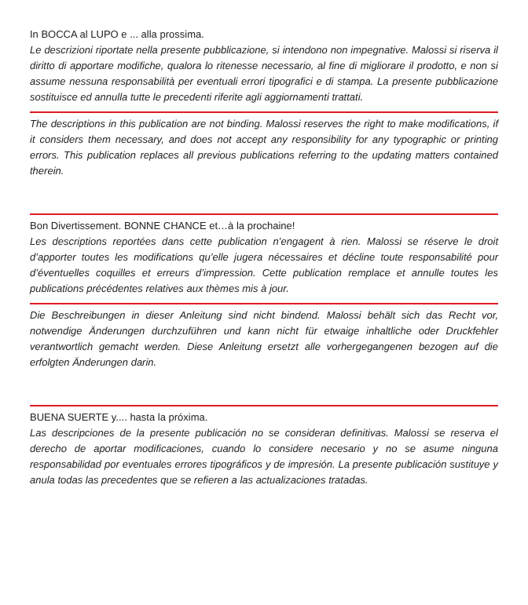In BOCCA al LUPO e ... alla prossima.
Le descrizioni riportate nella presente pubblicazione, si intendono non impegnative. Malossi si riserva il diritto di apportare modifiche, qualora lo ritenesse necessario, al fine di migliorare il prodotto, e non si assume nessuna responsabilità per eventuali errori tipografici e di stampa. La presente pubblicazione sostituisce ed annulla tutte le precedenti riferite agli aggiornamenti trattati.
The descriptions in this publication are not binding. Malossi reserves the right to make modifications, if it considers them necessary, and does not accept any responsibility for any typographic or printing errors. This publication replaces all previous publications referring to the updating matters contained therein.
Bon Divertissement. BONNE CHANCE et…à la prochaine!
Les descriptions reportées dans cette publication n’engagent à rien. Malossi se réserve le droit d’apporter toutes les modifications qu’elle jugera nécessaires et décline toute responsabilité pour d’éventuelles coquilles et erreurs d’impression. Cette publication remplace et annulle toutes les publications précédentes relatives aux thèmes mis à jour.
Die Beschreibungen in dieser Anleitung sind nicht bindend. Malossi behält sich das Recht vor, notwendige Änderungen durchzuführen und kann nicht für etwaige inhaltliche oder Druckfehler verantwortlich gemacht werden. Diese Anleitung ersetzt alle vorhergegangenen bezogen auf die erfolgten Änderungen darin.
BUENA SUERTE y.... hasta la próxima.
Las descripciones de la presente publicación no se consideran definitivas. Malossi se reserva el derecho de aportar modificaciones, cuando lo considere necesario y no se asume ninguna responsabilidad por eventuales errores tipográficos y de impresión. La presente publicación sustituye y anula todas las precedentes que se refieren a las actualizaciones tratadas.